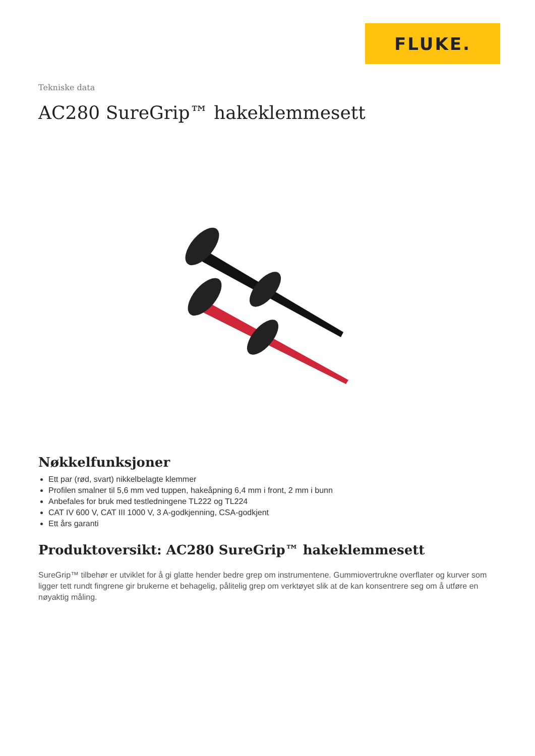FLUKE.
Tekniske data
AC280 SureGrip™ hakeklemmesett
Nøkkelfunksjoner
Ett par (rød, svart) nikkelbelagte klemmer
Profilen smalner til 5,6 mm ved tuppen, hakeåpning 6,4 mm i front, 2 mm i bunn
Anbefales for bruk med testledningene TL222 og TL224
CAT IV 600 V, CAT III 1000 V, 3 A-godkjenning, CSA-godkjent
Ett års garanti
Produktoversikt: AC280 SureGrip™ hakeklemmesett
SureGrip™ tilbehør er utviklet for å gi glatte hender bedre grep om instrumentene. Gummiovertrukne overflater og kurver som ligger tett rundt fingrene gir brukerne et behagelig, pålitelig grep om verktøyet slik at de kan konsentrere seg om å utføre en nøyaktig måling.